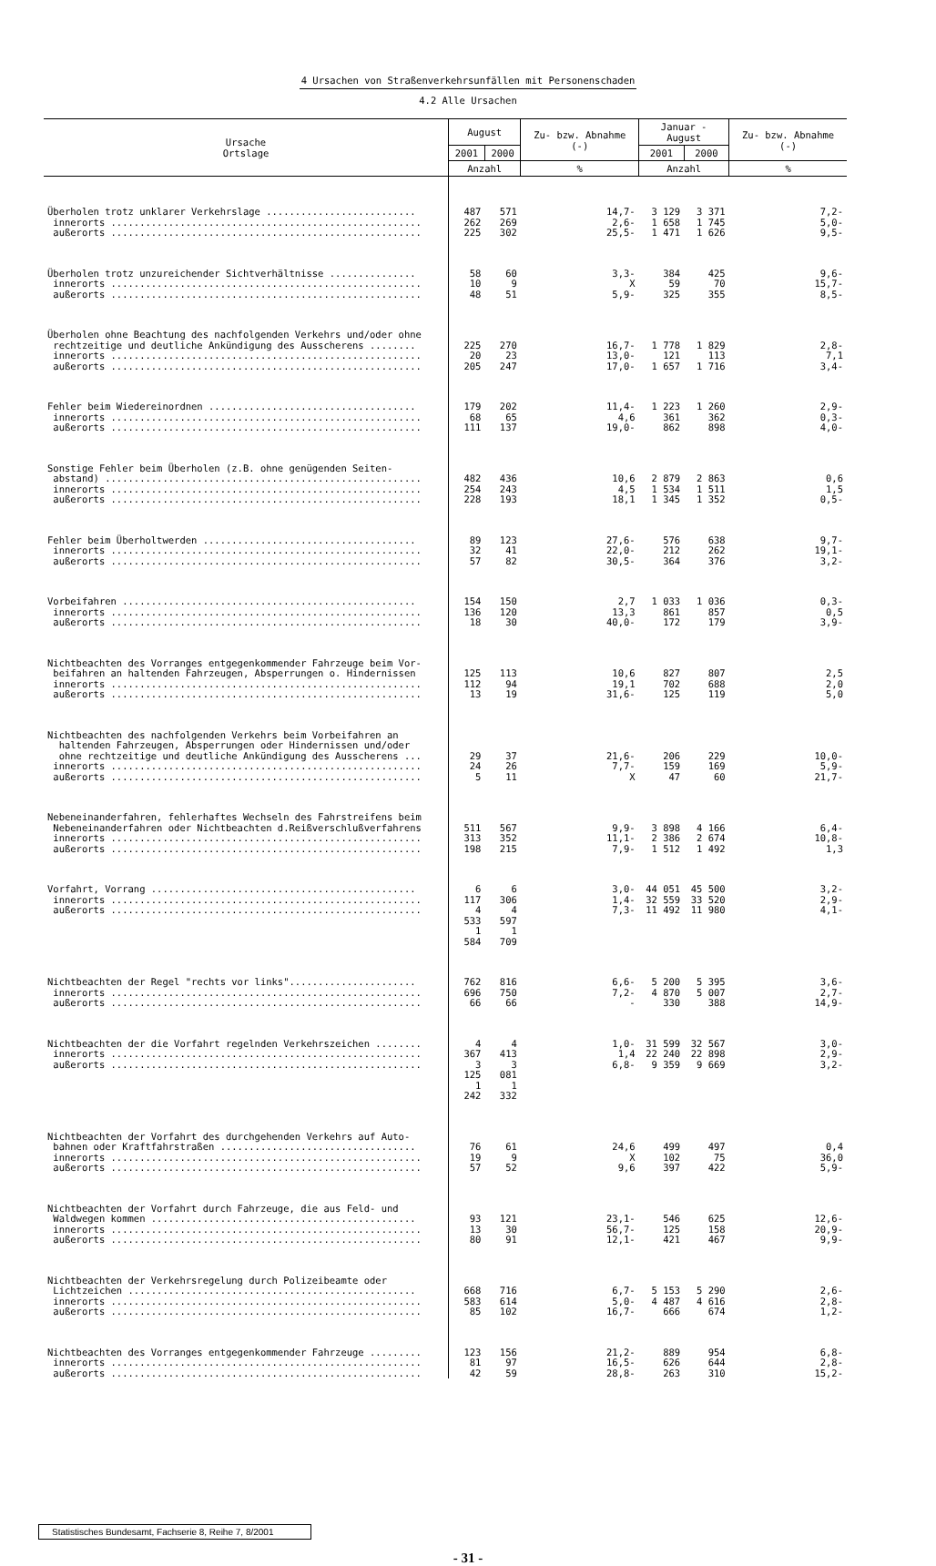4 Ursachen von Straßenverkehrsunfällen mit Personenschaden
4.2 Alle Ursachen
| Ursache Ortslage | August | | Zu- bzw. Abnahme (-) | Januar - August | | Zu- bzw. Abnahme (-) |
| --- | --- | --- | --- | --- | --- | --- |
| | 2001 | 2000 | | 2001 | 2000 | |
| | Anzahl | | % | Anzahl | | % |
| Überholen trotz unklarer Verkehrslage .......................... innerorts ...................................................... außerorts ...................................................... | 487 262 225 | 571 269 302 | 14,7- 2,6- 25,5- | 3 129 1 658 1 471 | 3 371 1 745 1 626 | 7,2- 5,0- 9,5- |
| Überholen trotz unzureichender Sichtverhältnisse ............... innerorts ...................................................... außerorts ...................................................... | 58 10 48 | 60 9 51 | 3,3- X 5,9- | 384 59 325 | 425 70 355 | 9,6- 15,7- 8,5- |
| Überholen ohne Beachtung des nachfolgenden Verkehrs und/oder ohne rechtzeitige und deutliche Ankündigung des Ausscherens ........ innerorts ...................................................... außerorts ...................................................... | 225 20 205 | 270 23 247 | 16,7- 13,0- 17,0- | 1 778 121 1 657 | 1 829 113 1 716 | 2,8- 7,1 3,4- |
| Fehler beim Wiedereinordnen .................................... innerorts ...................................................... außerorts ...................................................... | 179 68 111 | 202 65 137 | 11,4- 4,6 19,0- | 1 223 361 862 | 1 260 362 898 | 2,9- 0,3- 4,0- |
| Sonstige Fehler beim Überholen (z.B. ohne genügenden Seiten- abstand) ....................................................... innerorts ...................................................... außerorts ...................................................... | 482 254 228 | 436 243 193 | 10,6 4,5 18,1 | 2 879 1 534 1 345 | 2 863 1 511 1 352 | 0,6 1,5 0,5- |
| Fehler beim Überholtwerden ..................................... innerorts ...................................................... außerorts ...................................................... | 89 32 57 | 123 41 82 | 27,6- 22,0- 30,5- | 576 212 364 | 638 262 376 | 9,7- 19,1- 3,2- |
| Vorbeifahren ................................................... innerorts ...................................................... außerorts ...................................................... | 154 136 18 | 150 120 30 | 2,7 13,3 40,0- | 1 033 861 172 | 1 036 857 179 | 0,3- 0,5 3,9- |
| Nichtbeachten des Vorranges entgegenkommender Fahrzeuge beim Vor- beifahren an haltenden Fahrzeugen, Absperrungen o. Hindernissen innerorts ...................................................... außerorts ...................................................... | 125 112 13 | 113 94 19 | 10,6 19,1 31,6- | 827 702 125 | 807 688 119 | 2,5 2,0 5,0 |
| Nichtbeachten des nachfolgenden Verkehrs beim Vorbeifahren an haltenden Fahrzeugen, Absperrungen oder Hindernissen und/oder ohne rechtzeitige und deutliche Ankündigung des Ausscherens ... innerorts ...................................................... außerorts ...................................................... | 29 24 5 | 37 26 11 | 21,6- 7,7- X | 206 159 47 | 229 169 60 | 10,0- 5,9- 21,7- |
| Nebeneinanderfahren, fehlerhaftes Wechseln des Fahrstreifens beim Nebeneinanderfahren oder Nichtbeachten d.Reißverschlußverfahrens innerorts ...................................................... außerorts ...................................................... | 511 313 198 | 567 352 215 | 9,9- 11,1- 7,9- | 3 898 2 386 1 512 | 4 166 2 674 1 492 | 6,4- 10,8- 1,3 |
| Vorfahrt, Vorrang .............................................. innerorts ...................................................... außerorts ...................................................... | 6 117 4 533 1 584 | 6 306 4 597 1 709 | 3,0- 1,4- 7,3- | 44 051 32 559 11 492 | 45 500 33 520 11 980 | 3,2- 2,9- 4,1- |
| Nichtbeachten der Regel "rechts vor links"...................... innerorts ...................................................... außerorts ...................................................... | 762 696 66 | 816 750 66 | 6,6- 7,2- - | 5 200 4 870 330 | 5 395 5 007 388 | 3,6- 2,7- 14,9- |
| Nichtbeachten der die Vorfahrt regelnden Verkehrszeichen ........ innerorts ...................................................... außerorts ...................................................... | 4 367 3 125 1 242 | 4 413 3 081 1 332 | 1,0- 1,4 6,8- | 31 599 22 240 9 359 | 32 567 22 898 9 669 | 3,0- 2,9- 3,2- |
| Nichtbeachten der Vorfahrt des durchgehenden Verkehrs auf Auto- bahnen oder Kraftfahrstraßen .................................. innerorts ...................................................... außerorts ...................................................... | 76 19 57 | 61 9 52 | 24,6 X 9,6 | 499 102 397 | 497 75 422 | 0,4 36,0 5,9- |
| Nichtbeachten der Vorfahrt durch Fahrzeuge, die aus Feld- und Waldwegen kommen .............................................. innerorts ...................................................... außerorts ...................................................... | 93 13 80 | 121 30 91 | 23,1- 56,7- 12,1- | 546 125 421 | 625 158 467 | 12,6- 20,9- 9,9- |
| Nichtbeachten der Verkehrsregelung durch Polizeibeamte oder Lichtzeichen .................................................. innerorts ...................................................... außerorts ...................................................... | 668 583 85 | 716 614 102 | 6,7- 5,0- 16,7- | 5 153 4 487 666 | 5 290 4 616 674 | 2,6- 2,8- 1,2- |
| Nichtbeachten des Vorranges entgegenkommender Fahrzeuge ......... innerorts ...................................................... außerorts ...................................................... | 123 81 42 | 156 97 59 | 21,2- 16,5- 28,8- | 889 626 263 | 954 644 310 | 6,8- 2,8- 15,2- |
Statistisches Bundesamt, Fachserie 8, Reihe 7, 8/2001
- 31 -